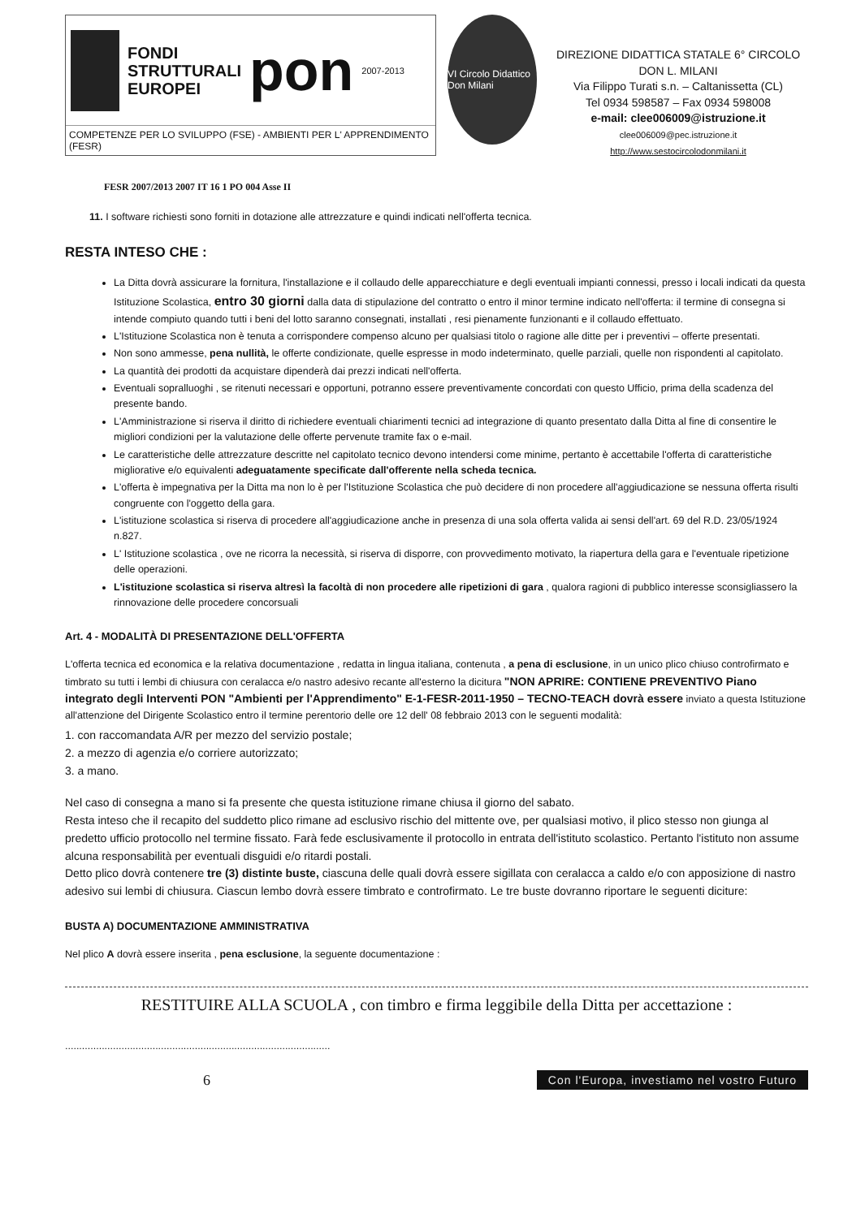FONDI
STRUTTURALI
EUROPEI
pon
2007-2013
COMPETENZE PER LO SVILUPPO (FSE) - AMBIENTI PER L' APPRENDIMENTO (FESR)
VI Circolo Didattico Don Milani
DIREZIONE DIDATTICA STATALE 6° CIRCOLO
DON L. MILANI
Via Filippo Turati s.n. – Caltanissetta (CL)
Tel 0934 598587 – Fax 0934 598008
e-mail: clee006009@istruzione.it
clee006009@pec.istruzione.it
http://www.sestocircolodonmilani.it
FESR 2007/2013 2007 IT 16 1 PO 004 Asse II
11. I software richiesti sono forniti in dotazione alle attrezzature e quindi indicati nell'offerta tecnica.
RESTA INTESO CHE :
La Ditta dovrà assicurare la fornitura, l'installazione e il collaudo delle apparecchiature e degli eventuali impianti connessi, presso i locali indicati da questa Istituzione Scolastica, entro 30 giorni dalla data di stipulazione del contratto o entro il minor termine indicato nell'offerta: il termine di consegna si intende compiuto quando tutti i beni del lotto saranno consegnati, installati , resi pienamente funzionanti e il collaudo effettuato.
L'Istituzione Scolastica non è tenuta a corrispondere compenso alcuno per qualsiasi titolo o ragione alle ditte per i preventivi – offerte presentati.
Non sono ammesse, pena nullità, le offerte condizionate, quelle espresse in modo indeterminato, quelle parziali, quelle non rispondenti al capitolato.
La quantità dei prodotti da acquistare dipenderà dai prezzi indicati nell'offerta.
Eventuali sopralluoghi , se ritenuti necessari e opportuni, potranno essere preventivamente concordati con questo Ufficio, prima della scadenza del presente bando.
L'Amministrazione si riserva il diritto di richiedere eventuali chiarimenti tecnici ad integrazione di quanto presentato dalla Ditta al fine di consentire le migliori condizioni per la valutazione delle offerte pervenute tramite fax o e-mail.
Le caratteristiche delle attrezzature descritte nel capitolato tecnico devono intendersi come minime, pertanto è accettabile l'offerta di caratteristiche migliorative e/o equivalenti adeguatamente specificate dall'offerente nella scheda tecnica.
L'offerta è impegnativa per la Ditta ma non lo è per l'Istituzione Scolastica che può decidere di non procedere all'aggiudicazione se nessuna offerta risulti congruente con l'oggetto della gara.
L'istituzione scolastica si riserva di procedere all'aggiudicazione anche in presenza di una sola offerta valida ai sensi dell'art. 69 del R.D. 23/05/1924 n.827.
L' Istituzione scolastica , ove ne ricorra la necessità, si riserva di disporre, con provvedimento motivato, la riapertura della gara e l'eventuale ripetizione delle operazioni.
L'istituzione scolastica si riserva altresì la facoltà di non procedere alle ripetizioni di gara , qualora ragioni di pubblico interesse sconsigliassero la rinnovazione delle procedere concorsuali
Art. 4 - MODALITÀ DI PRESENTAZIONE DELL'OFFERTA
L'offerta tecnica ed economica e la relativa documentazione , redatta in lingua italiana, contenuta , a pena di esclusione, in un unico plico chiuso controfirmato e timbrato su tutti i lembi di chiusura con ceralacca e/o nastro adesivo recante all'esterno la dicitura "NON APRIRE: CONTIENE PREVENTIVO Piano integrato degli Interventi PON "Ambienti per l'Apprendimento" E-1-FESR-2011-1950 – TECNO-TEACH dovrà essere inviato a questa Istituzione all'attenzione del Dirigente Scolastico entro il termine perentorio delle ore 12 dell' 08 febbraio 2013 con le seguenti modalità:
1. con raccomandata A/R per mezzo del servizio postale;
2. a mezzo di agenzia e/o corriere autorizzato;
3. a mano.
Nel caso di consegna a mano si fa presente che questa istituzione rimane chiusa il giorno del sabato.
Resta inteso che il recapito del suddetto plico rimane ad esclusivo rischio del mittente ove, per qualsiasi motivo, il plico stesso non giunga al predetto ufficio protocollo nel termine fissato. Farà fede esclusivamente il protocollo in entrata dell'istituto scolastico. Pertanto l'istituto non assume alcuna responsabilità per eventuali disguidi e/o ritardi postali.
Detto plico dovrà contenere tre (3) distinte buste, ciascuna delle quali dovrà essere sigillata con ceralacca a caldo e/o con apposizione di nastro adesivo sui lembi di chiusura. Ciascun lembo dovrà essere timbrato e controfirmato. Le tre buste dovranno riportare le seguenti diciture:
BUSTA A) DOCUMENTAZIONE AMMINISTRATIVA
Nel plico A dovrà essere inserita , pena esclusione, la seguente documentazione :
RESTITUIRE ALLA SCUOLA , con timbro e firma leggibile della Ditta per accettazione :
..............................................................................................
6 Con l'Europa, investiamo nel vostro Futuro